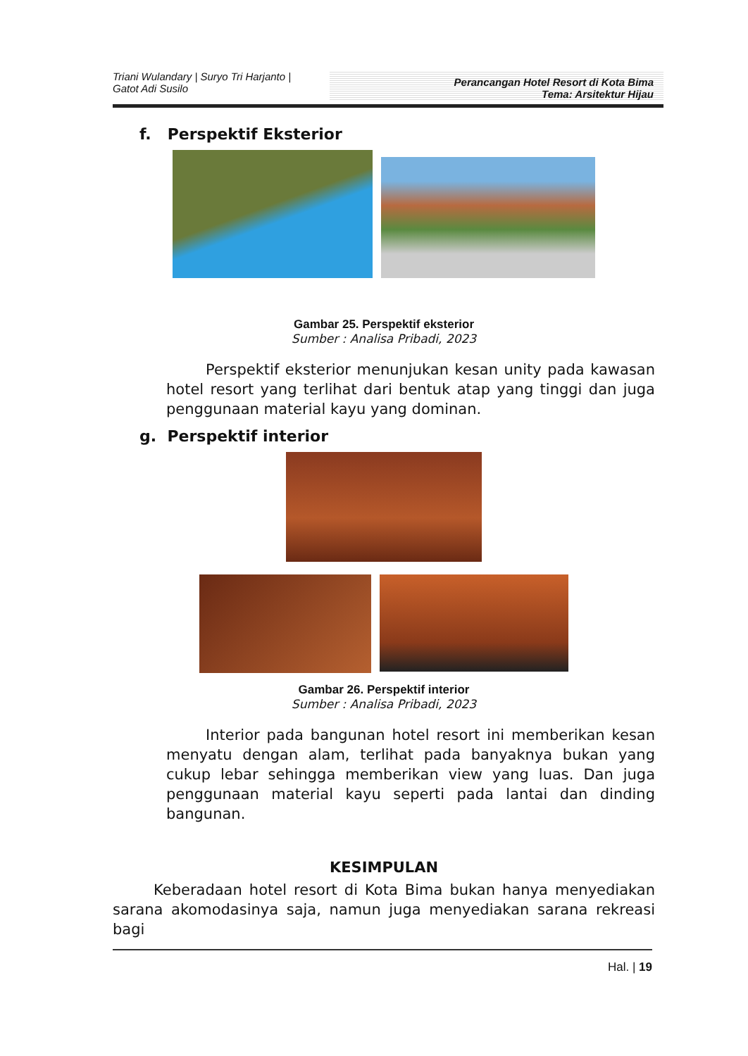Triani Wulandary | Suryo Tri Harjanto |
Gatot Adi Susilo
Perancangan Hotel Resort di Kota Bima
Tema: Arsitektur Hijau
f. Perspektif Eksterior
Gambar 25. Perspektif eksterior
Sumber : Analisa Pribadi, 2023
Perspektif eksterior menunjukan kesan unity pada kawasan hotel resort yang terlihat dari bentuk atap yang tinggi dan juga penggunaan material kayu yang dominan.
g. Perspektif interior
Gambar 26. Perspektif interior
Sumber : Analisa Pribadi, 2023
Interior pada bangunan hotel resort ini memberikan kesan menyatu dengan alam, terlihat pada banyaknya bukan yang cukup lebar sehingga memberikan view yang luas. Dan juga penggunaan material kayu seperti pada lantai dan dinding bangunan.
KESIMPULAN
Keberadaan hotel resort di Kota Bima bukan hanya menyediakan sarana akomodasinya saja, namun juga menyediakan sarana rekreasi bagi
Hal. | 19